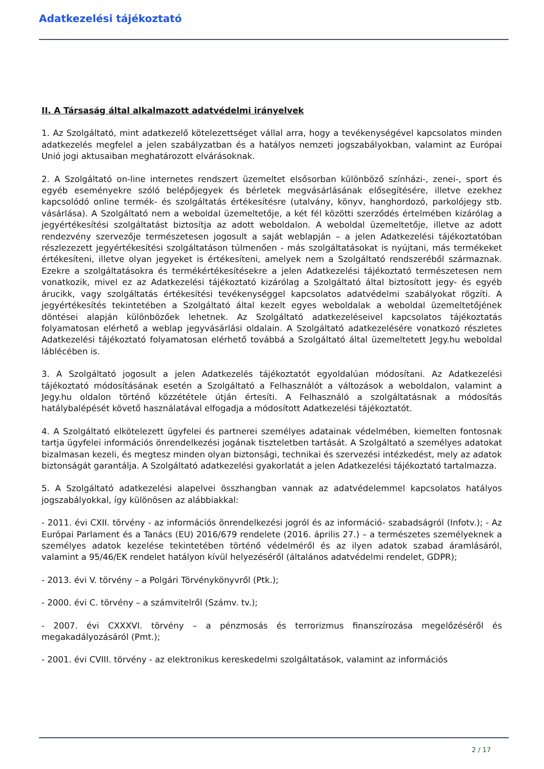Adatkezelési tájékoztató
II. A Társaság által alkalmazott adatvédelmi irányelvek
1. Az Szolgáltató, mint adatkezelő kötelezettséget vállal arra, hogy a tevékenységével kapcsolatos minden adatkezelés megfelel a jelen szabályzatban és a hatályos nemzeti jogszabályokban, valamint az Európai Unió jogi aktusaiban meghatározott elvárásoknak.
2. A Szolgáltató on-line internetes rendszert üzemeltet elsősorban különböző színházi-, zenei-, sport és egyéb eseményekre szóló belépőjegyek és bérletek megvásárlásának elősegítésére, illetve ezekhez kapcsolódó online termék- és szolgáltatás értékesítésre (utalvány, könyv, hanghordozó, parkolójegy stb. vásárlása). A Szolgáltató nem a weboldal üzemeltetője, a két fél közötti szerződés értelmében kizárólag a jegyértékesítési szolgáltatást biztosítja az adott weboldalon. A weboldal üzemeltetője, illetve az adott rendezvény szervezője természetesen jogosult a saját weblapján – a jelen Adatkezelési tájékoztatóban részlezezett jegyértékesítési szolgáltatáson túlmenően - más szolgáltatásokat is nyújtani, más termékeket értékesíteni, illetve olyan jegyeket is értékesíteni, amelyek nem a Szolgáltató rendszeréből származnak. Ezekre a szolgáltatásokra és termékértékesítésekre a jelen Adatkezelési tájékoztató természetesen nem vonatkozik, mivel ez az Adatkezelési tájékoztató kizárólag a Szolgáltató által biztosított jegy- és egyéb árucikk, vagy szolgáltatás értékesítési tevékenységgel kapcsolatos adatvédelmi szabályokat rögzíti. A jegyértékesítés tekintetében a Szolgáltató által kezelt egyes weboldalak a weboldal üzemeltetőjének döntései alapján különbözőek lehetnek. Az Szolgáltató adatkezeléseivel kapcsolatos tájékoztatás folyamatosan elérhető a weblap jegyvásárlási oldalain. A Szolgáltató adatkezelésére vonatkozó részletes Adatkezelési tájékoztató folyamatosan elérhető továbbá a Szolgáltató által üzemeltetett Jegy.hu weboldal láblécében is.
3. A Szolgáltató jogosult a jelen Adatkezelés tájékoztatót egyoldalúan módosítani. Az Adatkezelési tájékoztató módosításának esetén a Szolgáltató a Felhasználót a változások a weboldalon, valamint a Jegy.hu oldalon történő közzététele útján értesíti. A Felhasználó a szolgáltatásnak a módosítás hatálybalépését követő használatával elfogadja a módosított Adatkezelési tájékoztatót.
4. A Szolgáltató elkötelezett ügyfelei és partnerei személyes adatainak védelmében, kiemelten fontosnak tartja ügyfelei információs önrendelkezési jogának tiszteletben tartását. A Szolgáltató a személyes adatokat bizalmasan kezeli, és megtesz minden olyan biztonsági, technikai és szervezési intézkedést, mely az adatok biztonságát garantálja. A Szolgáltató adatkezelési gyakorlatát a jelen Adatkezelési tájékoztató tartalmazza.
5. A Szolgáltató adatkezelési alapelvei összhangban vannak az adatvédelemmel kapcsolatos hatályos jogszabályokkal, így különösen az alábbiakkal:
- 2011. évi CXII. törvény - az információs önrendelkezési jogról és az információ- szabadságról (Infotv.); - Az Európai Parlament és a Tanács (EU) 2016/679 rendelete (2016. április 27.) – a természetes személyeknek a személyes adatok kezelése tekintetében történő védelméről és az ilyen adatok szabad áramlásáról, valamint a 95/46/EK rendelet hatályon kívül helyezéséről (általános adatvédelmi rendelet, GDPR);
- 2013. évi V. törvény – a Polgári Törvénykönyvről (Ptk.);
- 2000. évi C. törvény – a számvitelről (Számv. tv.);
- 2007. évi CXXXVI. törvény – a pénzmosás és terrorizmus finanszírozása megelőzéséről és megakadályozásáról (Pmt.);
- 2001. évi CVIII. törvény - az elektronikus kereskedelmi szolgáltatások, valamint az információs
2 / 17